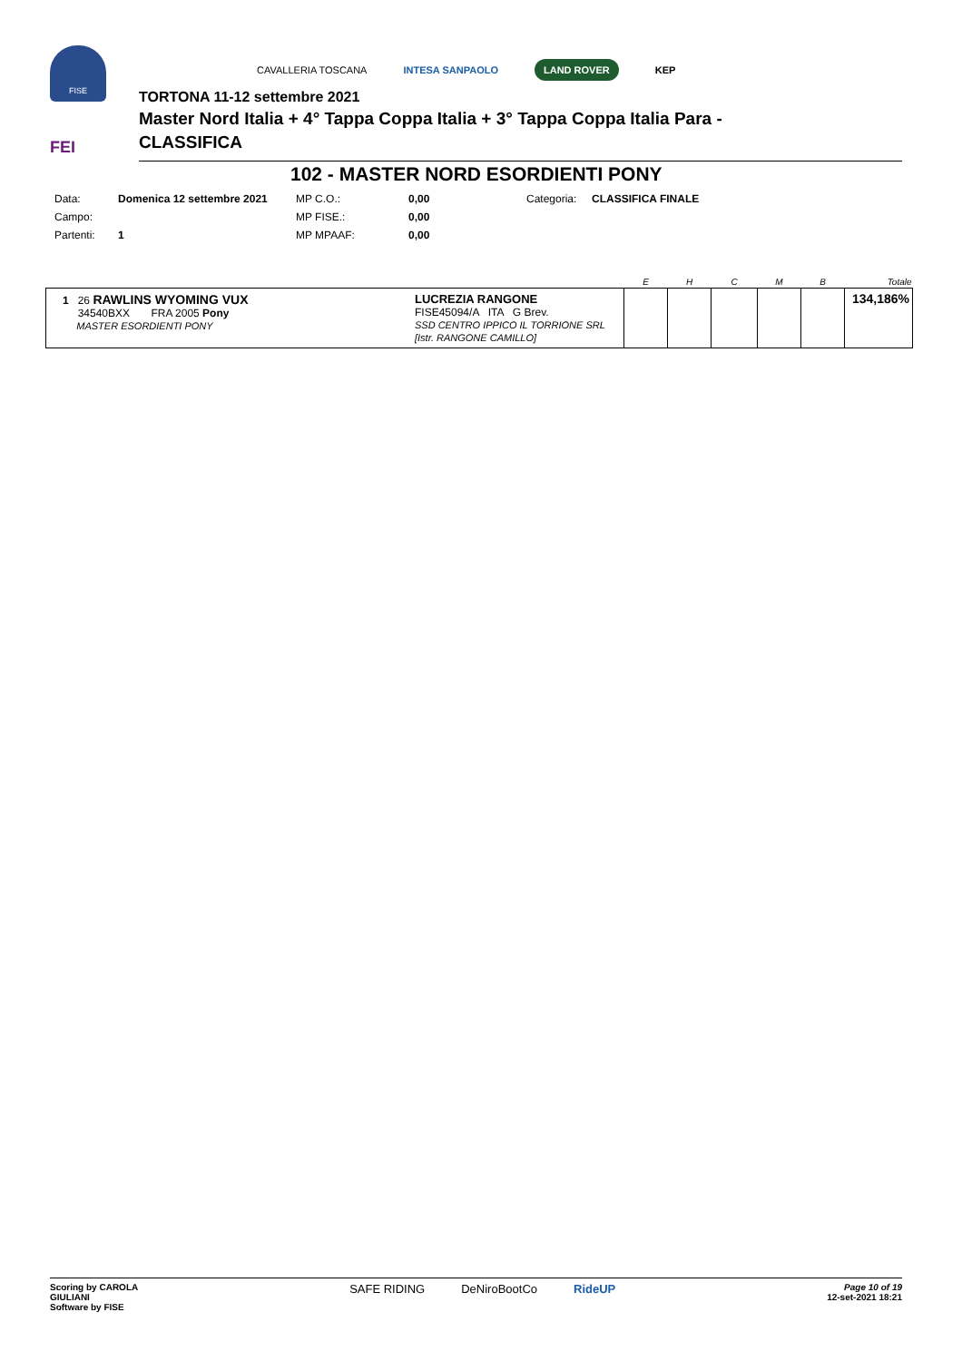FISE
FEI
CAVALLERIA TOSCANA INTESA SANPAOLO LAND ROVER KEP
TORTONA 11-12 settembre 2021
Master Nord Italia + 4° Tappa Coppa Italia + 3° Tappa Coppa Italia Para -
CLASSIFICA
102 - MASTER NORD ESORDIENTI PONY
| Data: | Domenica 12 settembre 2021 | MP C.O.: | 0,00 | Categoria: | CLASSIFICA FINALE |
| Campo: | | MP FISE.: | 0,00 | | |
| Partenti: | 1 | MP MPAAF: | 0,00 | | |
| | | E | H | C | M | B | Totale |
| 1 26 RAWLINS WYOMING VUX 34540BXX FRA 2005 Pony MASTER ESORDIENTI PONY | LUCREZIA RANGONE FISE45094/A ITA G Brev. SSD CENTRO IPPICO IL TORRIONE SRL [Istr. RANGONE CAMILLO] | | | | | | 134,186% |
Scoring by CAROLA
GIULIANI
Software by FISE
SAFE RIDING DeNiroBootCo RideUP
Page 10 of 19
12-set-2021 18:21